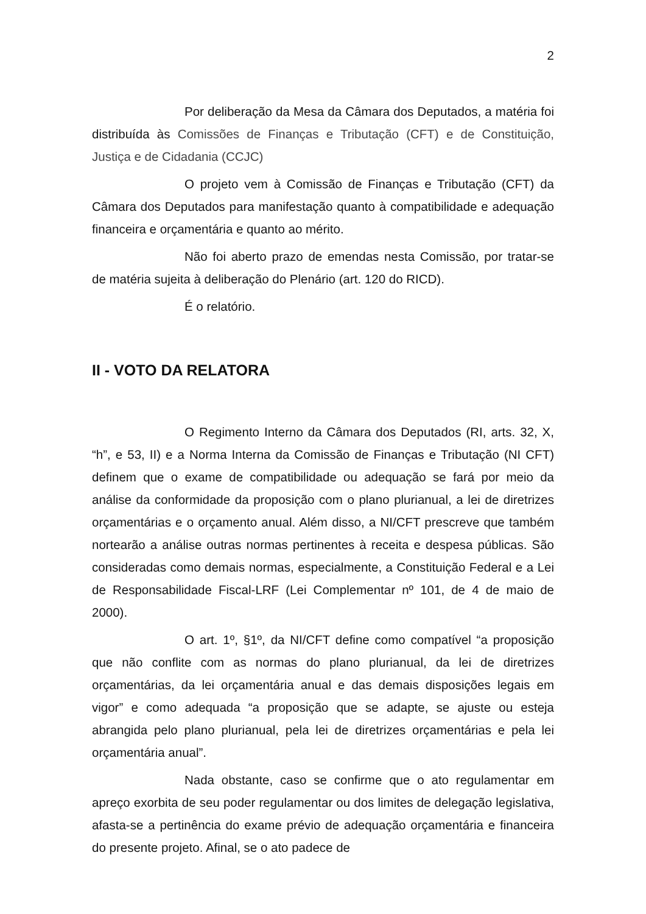2
Por deliberação da Mesa da Câmara dos Deputados, a matéria foi distribuída às Comissões de Finanças e Tributação (CFT) e de Constituição, Justiça e de Cidadania (CCJC)
O projeto vem à Comissão de Finanças e Tributação (CFT) da Câmara dos Deputados para manifestação quanto à compatibilidade e adequação financeira e orçamentária e quanto ao mérito.
Não foi aberto prazo de emendas nesta Comissão, por tratar-se de matéria sujeita à deliberação do Plenário (art. 120 do RICD).
É o relatório.
II - VOTO DA RELATORA
O Regimento Interno da Câmara dos Deputados (RI, arts. 32, X, “h”, e 53, II) e a Norma Interna da Comissão de Finanças e Tributação (NI CFT) definem que o exame de compatibilidade ou adequação se fará por meio da análise da conformidade da proposição com o plano plurianual, a lei de diretrizes orçamentárias e o orçamento anual. Além disso, a NI/CFT prescreve que também nortearão a análise outras normas pertinentes à receita e despesa públicas. São consideradas como demais normas, especialmente, a Constituição Federal e a Lei de Responsabilidade Fiscal-LRF (Lei Complementar nº 101, de 4 de maio de 2000).
O art. 1º, §1º, da NI/CFT define como compatível “a proposição que não conflite com as normas do plano plurianual, da lei de diretrizes orçamentárias, da lei orçamentária anual e das demais disposições legais em vigor” e como adequada “a proposição que se adapte, se ajuste ou esteja abrangida pelo plano plurianual, pela lei de diretrizes orçamentárias e pela lei orçamentária anual”.
Nada obstante, caso se confirme que o ato regulamentar em apreço exorbita de seu poder regulamentar ou dos limites de delegação legislativa, afasta-se a pertinência do exame prévio de adequação orçamentária e financeira do presente projeto. Afinal, se o ato padece de